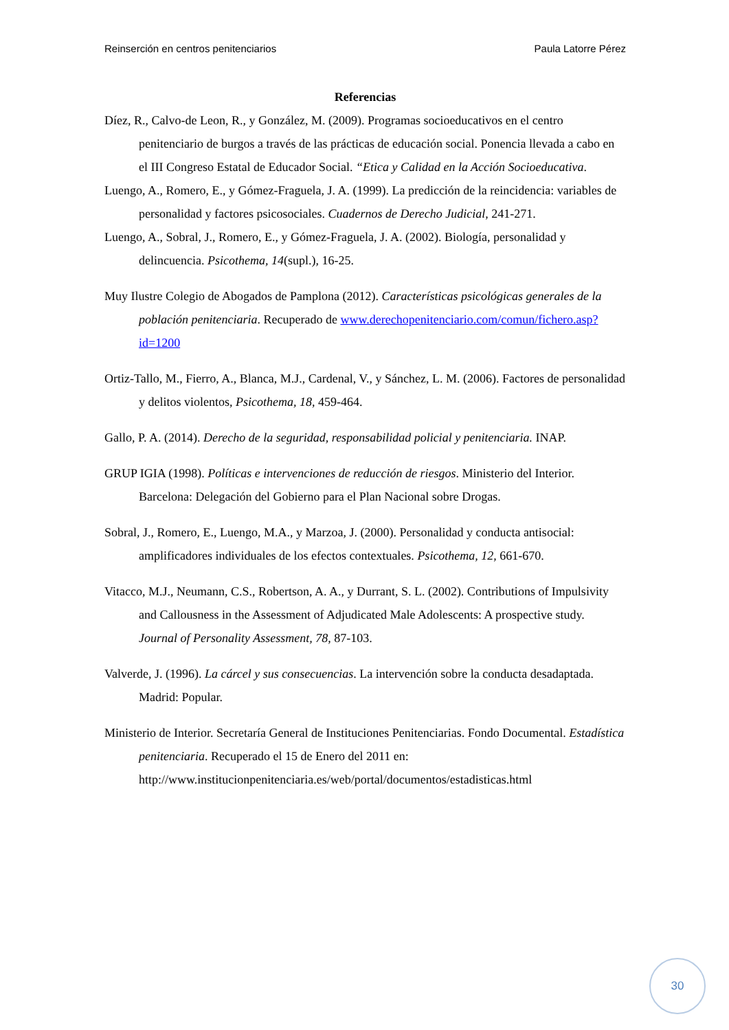Reinserción en centros penitenciarios Paula Latorre Pérez
Referencias
Díez, R., Calvo-de Leon, R., y González, M. (2009). Programas socioeducativos en el centro penitenciario de burgos a través de las prácticas de educación social. Ponencia llevada a cabo en el III Congreso Estatal de Educador Social. “Etica y Calidad en la Acción Socioeducativa.
Luengo, A., Romero, E., y Gómez-Fraguela, J. A. (1999). La predicción de la reincidencia: variables de personalidad y factores psicosociales. Cuadernos de Derecho Judicial, 241-271.
Luengo, A., Sobral, J., Romero, E., y Gómez-Fraguela, J. A. (2002). Biología, personalidad y delincuencia. Psicothema, 14(supl.), 16-25.
Muy Ilustre Colegio de Abogados de Pamplona (2012). Características psicológicas generales de la población penitenciaria. Recuperado de www.derechopenitenciario.com/comun/fichero.asp?id=1200
Ortiz-Tallo, M., Fierro, A., Blanca, M.J., Cardenal, V., y Sánchez, L. M. (2006). Factores de personalidad y delitos violentos, Psicothema, 18, 459-464.
Gallo, P. A. (2014). Derecho de la seguridad, responsabilidad policial y penitenciaria. INAP.
GRUP IGIA (1998). Políticas e intervenciones de reducción de riesgos. Ministerio del Interior. Barcelona: Delegación del Gobierno para el Plan Nacional sobre Drogas.
Sobral, J., Romero, E., Luengo, M.A., y Marzoa, J. (2000). Personalidad y conducta antisocial: amplificadores individuales de los efectos contextuales. Psicothema, 12, 661-670.
Vitacco, M.J., Neumann, C.S., Robertson, A. A., y Durrant, S. L. (2002). Contributions of Impulsivity and Callousness in the Assessment of Adjudicated Male Adolescents: A prospective study. Journal of Personality Assessment, 78, 87-103.
Valverde, J. (1996). La cárcel y sus consecuencias. La intervención sobre la conducta desadaptada. Madrid: Popular.
Ministerio de Interior. Secretaría General de Instituciones Penitenciarias. Fondo Documental. Estadística penitenciaria. Recuperado el 15 de Enero del 2011 en: http://www.institucionpenitenciaria.es/web/portal/documentos/estadisticas.html
30